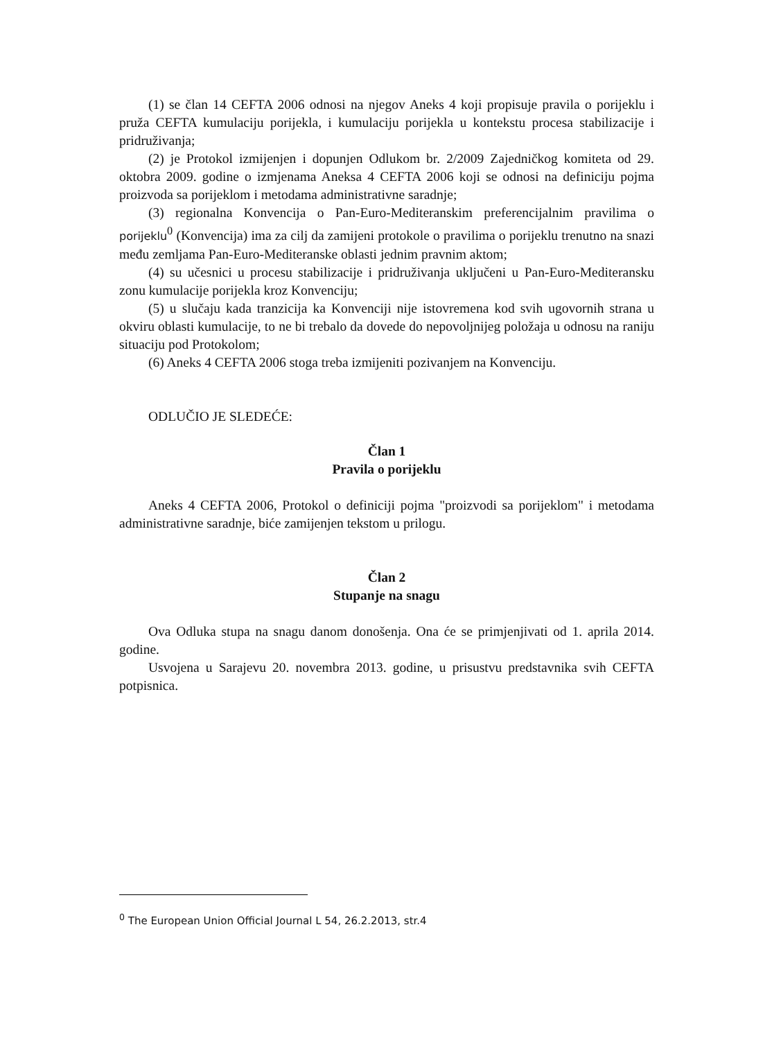(1) se član 14 CEFTA 2006 odnosi na njegov Aneks 4 koji propisuje pravila o porijeklu i pruža CEFTA kumulaciju porijekla, i kumulaciju porijekla u kontekstu procesa stabilizacije i pridruživanja;
(2) je Protokol izmijenjen i dopunjen Odlukom br. 2/2009 Zajedničkog komiteta od 29. oktobra 2009. godine o izmjenama Aneksa 4 CEFTA 2006 koji se odnosi na definiciju pojma proizvoda sa porijeklom i metodama administrativne saradnje;
(3) regionalna Konvencija o Pan-Euro-Mediteranskim preferencijalnim pravilima o porijeklu<sup>0</sup> (Konvencija) ima za cilj da zamijeni protokole o pravilima o porijeklu trenutno na snazi među zemljama Pan-Euro-Mediteranske oblasti jednim pravnim aktom;
(4) su učesnici u procesu stabilizacije i pridruživanja uključeni u Pan-Euro-Mediteransku zonu kumulacije porijekla kroz Konvenciju;
(5) u slučaju kada tranzicija ka Konvenciji nije istovremena kod svih ugovornih strana u okviru oblasti kumulacije, to ne bi trebalo da dovede do nepovoljnijeg položaja u odnosu na raniju situaciju pod Protokolom;
(6) Aneks 4 CEFTA 2006 stoga treba izmijeniti pozivanjem na Konvenciju.
ODLUČIO JE SLEDEĆE:
Član 1
Pravila o porijeklu
Aneks 4 CEFTA 2006, Protokol o definiciji pojma "proizvodi sa porijeklom" i metodama administrativne saradnje, biće zamijenjen tekstom u prilogu.
Član 2
Stupanje na snagu
Ova Odluka stupa na snagu danom donošenja. Ona će se primjenjivati od 1. aprila 2014. godine.
Usvojena u Sarajevu 20. novembra 2013. godine, u prisustvu predstavnika svih CEFTA potpisnica.
<sup>0</sup> The European Union Official Journal L 54, 26.2.2013, str.4